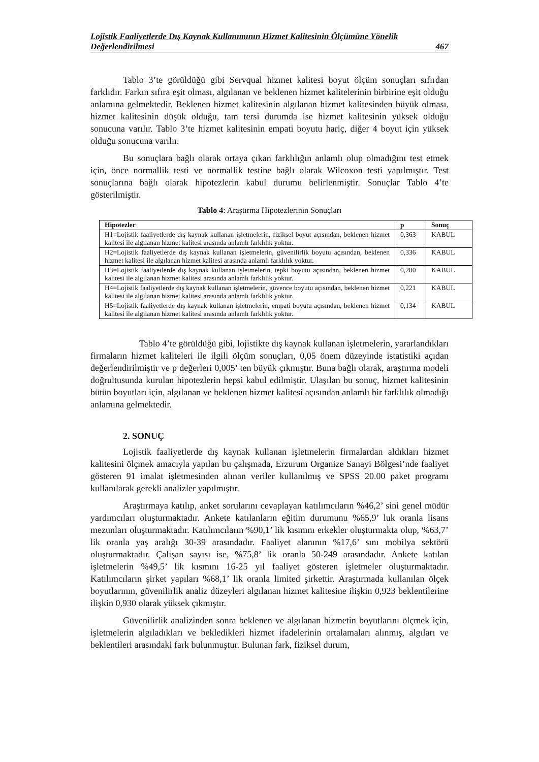Lojistik Faaliyetlerde Dış Kaynak Kullanımının Hizmet Kalitesinin Ölçümüne Yönelik
Değerlendirilmesi 467
Tablo 3’te görüldüğü gibi Servqual hizmet kalitesi boyut ölçüm sonuçları sıfırdan farklıdır. Farkın sıfıra eşit olması, algılanan ve beklenen hizmet kalitelerinin birbirine eşit olduğu anlamına gelmektedir. Beklenen hizmet kalitesinin algılanan hizmet kalitesinden büyük olması, hizmet kalitesinin düşük olduğu, tam tersi durumda ise hizmet kalitesinin yüksek olduğu sonucuna varılır. Tablo 3’te hizmet kalitesinin empati boyutu hariç, diğer 4 boyut için yüksek olduğu sonucuna varılır.
Bu sonuçlara bağlı olarak ortaya çıkan farklılığın anlamlı olup olmadığını test etmek için, önce normallik testi ve normallik testine bağlı olarak Wilcoxon testi yapılmıştır. Test sonuçlarına bağlı olarak hipotezlerin kabul durumu belirlenmiştir. Sonuçlar Tablo 4’te gösterilmiştir.
Tablo 4: Araştırma Hipotezlerinin Sonuçları
| Hipotezler | p | Sonuç |
| --- | --- | --- |
| H1=Lojistik faaliyetlerde dış kaynak kullanan işletmelerin, fiziksel boyut açısından, beklenen hizmet kalitesi ile algılanan hizmet kalitesi arasında anlamlı farklılık yoktur. | 0,363 | KABUL |
| H2=Lojistik faaliyetlerde dış kaynak kullanan işletmelerin, güvenilirlik boyutu açısından, beklenen hizmet kalitesi ile algılanan hizmet kalitesi arasında anlamlı farklılık yoktur. | 0,336 | KABUL |
| H3=Lojistik faaliyetlerde dış kaynak kullanan işletmelerin, tepki boyutu açısından, beklenen hizmet kalitesi ile algılanan hizmet kalitesi arasında anlamlı farklılık yoktur. | 0,280 | KABUL |
| H4=Lojistik faaliyetlerde dış kaynak kullanan işletmelerin, güvence boyutu açısından, beklenen hizmet kalitesi ile algılanan hizmet kalitesi arasında anlamlı farklılık yoktur. | 0,221 | KABUL |
| H5=Lojistik faaliyetlerde dış kaynak kullanan işletmelerin, empati boyutu açısından, beklenen hizmet kalitesi ile algılanan hizmet kalitesi arasında anlamlı farklılık yoktur. | 0,134 | KABUL |
Tablo 4’te görüldüğü gibi, lojistikte dış kaynak kullanan işletmelerin, yararlandıkları firmaların hizmet kaliteleri ile ilgili ölçüm sonuçları, 0,05 önem düzeyinde istatistiki açıdan değerlendirilmiştir ve p değerleri 0,005’ ten büyük çıkmıştır. Buna bağlı olarak, araştırma modeli doğrultusunda kurulan hipotezlerin hepsi kabul edilmiştir. Ulaşılan bu sonuç, hizmet kalitesinin bütün boyutları için, algılanan ve beklenen hizmet kalitesi açısından anlamlı bir farklılık olmadığı anlamına gelmektedir.
2. SONUÇ
Lojistik faaliyetlerde dış kaynak kullanan işletmelerin firmalardan aldıkları hizmet kalitesini ölçmek amacıyla yapılan bu çalışmada, Erzurum Organize Sanayi Bölgesi’nde faaliyet gösteren 91 imalat işletmesinden alınan veriler kullanılmış ve SPSS 20.00 paket programı kullanılarak gerekli analizler yapılmıştır.
Araştırmaya katılıp, anket sorularını cevaplayan katılımcıların %46,2’ sini genel müdür yardımcıları oluşturmaktadır. Ankete katılanların eğitim durumunu %65,9’ luk oranla lisans mezunları oluşturmaktadır. Katılımcıların %90,1’ lik kısmını erkekler oluşturmakta olup, %63,7’ lik oranla yaş aralığı 30-39 arasındadır. Faaliyet alanının %17,6’ sını mobilya sektörü oluşturmaktadır. Çalışan sayısı ise, %75,8’ lik oranla 50-249 arasındadır. Ankete katılan işletmelerin %49,5’ lik kısmını 16-25 yıl faaliyet gösteren işletmeler oluşturmaktadır. Katılımcıların şirket yapıları %68,1’ lik oranla limited şirkettir. Araştırmada kullanılan ölçek boyutlarının, güvenilirlik analiz düzeyleri algılanan hizmet kalitesine ilişkin 0,923 beklentilerine ilişkin 0,930 olarak yüksek çıkmıştır.
Güvenilirlik analizinden sonra beklenen ve algılanan hizmetin boyutlarını ölçmek için, işletmelerin algıladıkları ve bekledikleri hizmet ifadelerinin ortalamaları alınmış, algıları ve beklentileri arasındaki fark bulunmuştur. Bulunan fark, fiziksel durum,